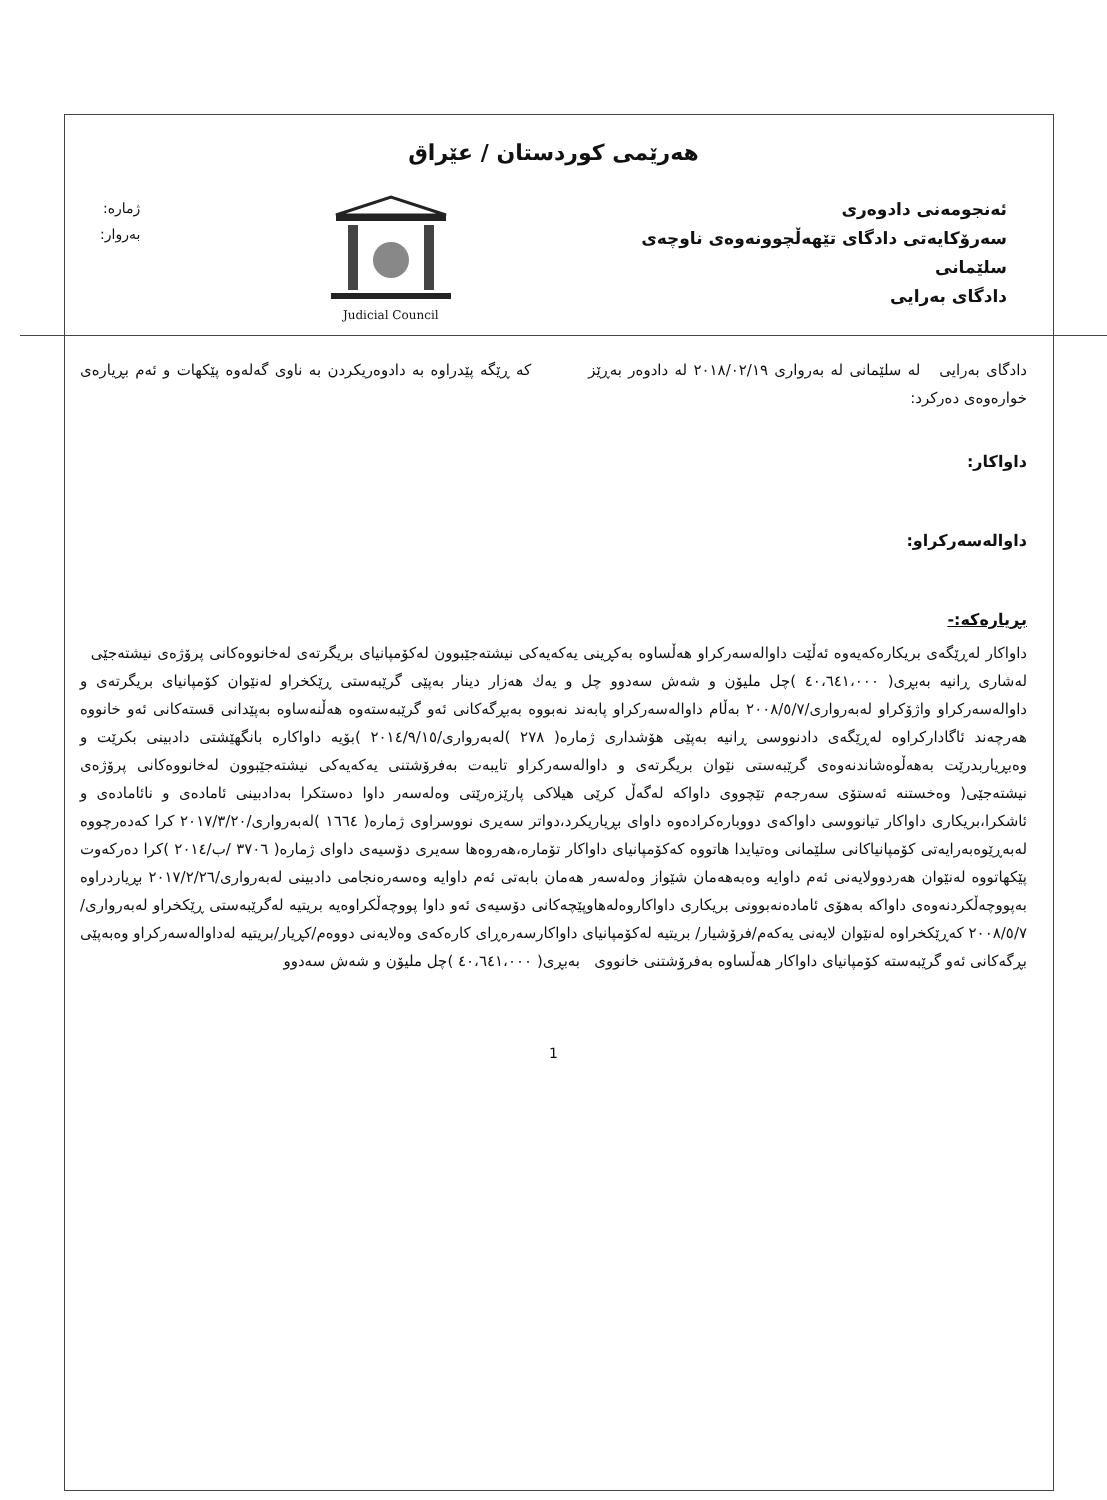هەرێمی کوردستان / عێراق
ئەنجومەنی دادوەری
سەرۆکایەتی دادگای تێهەڵچوونەوەی ناوچەی
سلێمانی
دادگای بەرایی
Judicial Council
ژمارە:
بەروار:
دادگای بەرایی لە سلێمانی لە بەرواری ٢٠١٨/٠٢/١٩ لە دادوەر بەڕێز کە ڕێگە پێدراوە بە دادوەریکردن بە ناوی گەلەوە پێکهات و ئەم بڕیارەی خوارەوەی دەرکرد:
داواکار:
داوالەسەرکراو:
بڕیارەکە:-
داواکار لەڕێگەی بریکارەکەیەوە ئەڵێت داوالەسەرکراو هەڵساوە بەکڕینی یەکەیەکی نیشتەجێبوون لەکۆمپانیای بریگرتەی لەخانووەکانی پرۆژەی نیشتەجێی لەشاری ڕانیە بەبڕی( ٤٠،٦٤١،٠٠٠ )چل ملیۆن و شەش سەدوو چل و یەك هەزار دینار بەپێی گرێبەستی ڕێکخراو لەنێوان کۆمپانیای بریگرتەی و داوالەسەرکراو واژۆکراو لەبەرواری/٢٠٠٨/٥/٧ بەڵام داوالەسەرکراو پابەند نەبووە بەبڕگەکانی ئەو گرێبەستەوە هەڵنەساوە بەپێدانی قستەکانی ئەو خانووە هەرچەند ئاگادارکراوە لەڕێگەی دادنووسی ڕانیە بەپێی هۆشداری ژمارە( ٢٧٨ )لەبەرواری/٢٠١٤/٩/١٥ )بۆیە داواکارە بانگهێشتی دادبینی بکرێت و وەبڕیاربدرێت بەهەڵوەشاندنەوەی گرێبەستی نێوان بریگرتەی و داوالەسەرکراو تایبەت بەفرۆشتنی یەکەیەکی نیشتەجێبوون لەخانووەکانی پرۆژەی نیشتەجێی( وەخستنە ئەستۆی سەرجەم تێچووی داواکە لەگەڵ کرێی هیلاکی پارێزەرێتی وەلەسەر داوا دەستکرا بەدادبینی ئامادەی و نائامادەی و ئاشکرا،بریکاری داواکار تیانووسی داواکەی دووبارەکرادەوە داوای بڕیاریکرد،دواتر سەیری نووسراوی ژمارە( ١٦٦٤ )لەبەرواری/٢٠١٧/٣/٢٠ کرا کەدەرچووە لەبەڕێوەبەرایەتی کۆمپانیاکانی سلێمانی وەتیایدا هاتووە کەکۆمپانیای داواکار تۆمارە،هەروەها سەیری دۆسیەی داوای ژمارە( ٣٧٠٦ /ب/٢٠١٤ )کرا دەرکەوت پێکهاتووە لەنێوان هەردوولایەنی ئەم داوایە وەبەهەمان شێواز وەلەسەر هەمان بابەتی ئەم داوایە وەسەرەنجامی دادبینی لەبەرواری/٢٠١٧/٢/٢٦ بڕیاردراوە بەپووچەڵکردنەوەی داواکە بەهۆی ئامادەنەبوونی بریکاری داواکاروەلەهاوپێچەکانی دۆسیەی ئەو داوا پووچەڵکراوەیە بریتیە لەگرێبەستی ڕێکخراو لەبەرواری/٢٠٠٨/٥/٧ کەڕێکخراوە لەنێوان لایەنی یەکەم/فرۆشیار/ بریتیە لەکۆمپانیای داواکارسەرەڕای کارەکەی وەلایەنی دووەم/کڕیار/بریتیە لەداوالەسەرکراو وەبەپێی بڕگەکانی ئەو گرێبەستە کۆمپانیای داواکار هەڵساوە بەفرۆشتنی خانووی بەبڕی( ٤٠،٦٤١،٠٠٠ )چل ملیۆن و شەش سەدوو
1